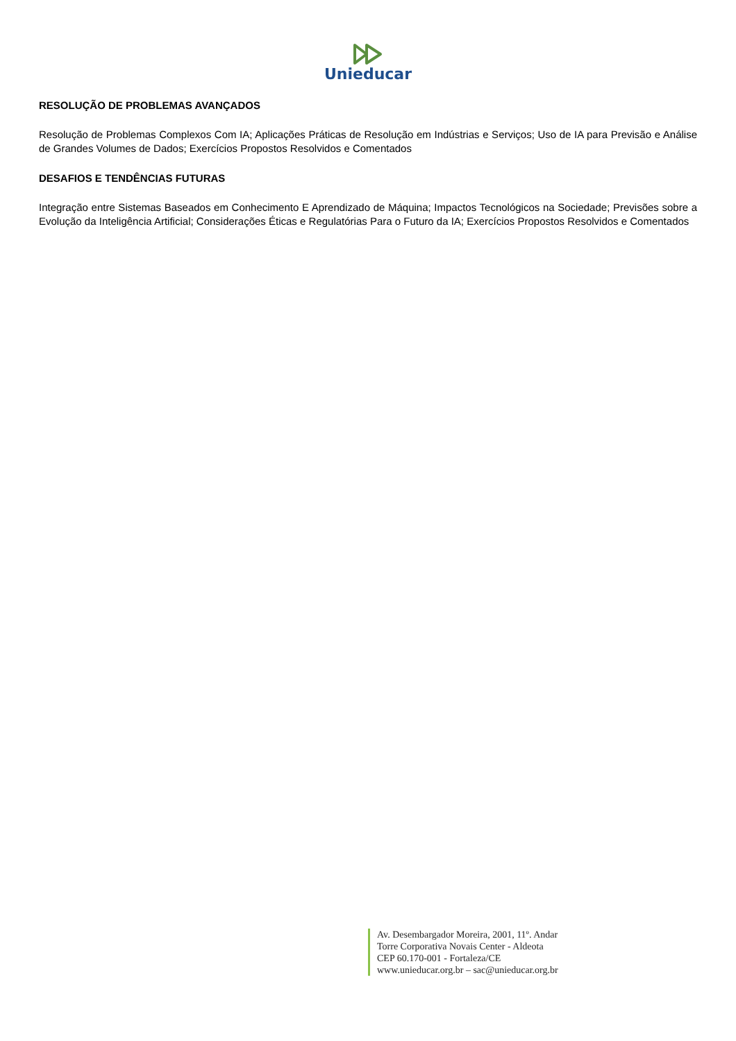Unieducar
RESOLUÇÃO DE PROBLEMAS AVANÇADOS
Resolução de Problemas Complexos Com IA; Aplicações Práticas de Resolução em Indústrias e Serviços; Uso de IA para Previsão e Análise de Grandes Volumes de Dados; Exercícios Propostos Resolvidos e Comentados
DESAFIOS E TENDÊNCIAS FUTURAS
Integração entre Sistemas Baseados em Conhecimento E Aprendizado de Máquina; Impactos Tecnológicos na Sociedade; Previsões sobre a Evolução da Inteligência Artificial; Considerações Éticas e Regulatórias Para o Futuro da IA; Exercícios Propostos Resolvidos e Comentados
Av. Desembargador Moreira, 2001, 11º. Andar
Torre Corporativa Novais Center - Aldeota
CEP 60.170-001 - Fortaleza/CE
www.unieducar.org.br – sac@unieducar.org.br